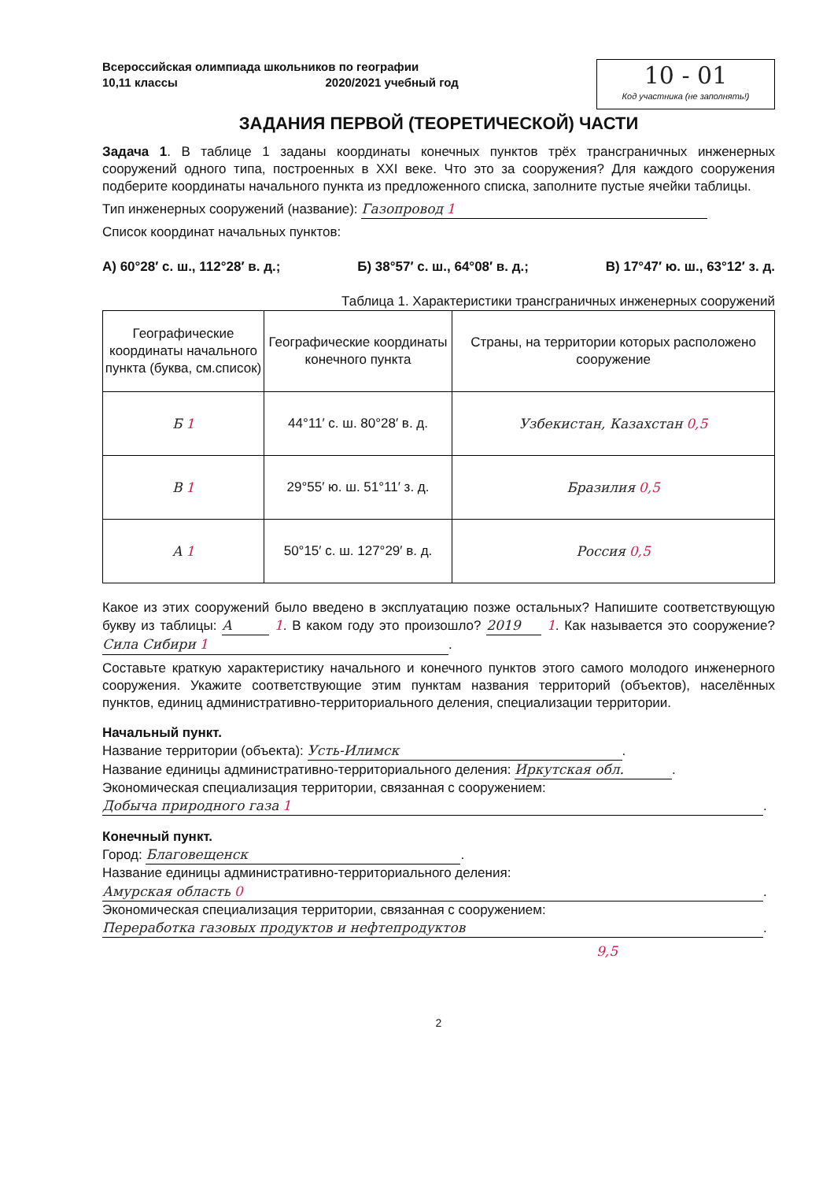Всероссийская олимпиада школьников по географии
10,11 классы 2020/2021 учебный год
10 - 01
Код участника (не заполнять!)
ЗАДАНИЯ ПЕРВОЙ (ТЕОРЕТИЧЕСКОЙ) ЧАСТИ
Задача 1. В таблице 1 заданы координаты конечных пунктов трёх трансграничных инженерных сооружений одного типа, построенных в XXI веке. Что это за сооружения? Для каждого сооружения подберите координаты начального пункта из предложенного списка, заполните пустые ячейки таблицы.
Тип инженерных сооружений (название): Газопровод 1
Список координат начальных пунктов:
А) 60°28′ с. ш., 112°28′ в. д.; Б) 38°57′ с. ш., 64°08′ в. д.; В) 17°47′ ю. ш., 63°12′ з. д.
Таблица 1. Характеристики трансграничных инженерных сооружений
| Географические координаты начального пункта (буква, см.список) | Географические координаты конечного пункта | Страны, на территории которых расположено сооружение |
| --- | --- | --- |
| Б 1 | 44°11′ с. ш. 80°28′ в. д. | Узбекистан, Казахстан 0,5 |
| В 1 | 29°55′ ю. ш. 51°11′ з. д. | Бразилия 0,5 |
| А 1 | 50°15′ с. ш. 127°29′ в. д. | Россия 0,5 |
Какое из этих сооружений было введено в эксплуатацию позже остальных? Напишите соответствующую букву из таблицы: А 1. В каком году это произошло? 2019 1. Как называется это сооружение? Сила Сибири 1.
Составьте краткую характеристику начального и конечного пунктов этого самого молодого инженерного сооружения. Укажите соответствующие этим пунктам названия территорий (объектов), населённых пунктов, единиц административно-территориального деления, специализации территории.
Начальный пункт.
Название территории (объекта): Усть-Илимск.
Название единицы административно-территориального деления: Иркутская обл..
Экономическая специализация территории, связанная с сооружением:
Добыча природного газа 1.
Конечный пункт.
Город: Благовещенск.
Название единицы административно-территориального деления:
Амурская область 0.
Экономическая специализация территории, связанная с сооружением:
Переработка газовых продуктов и нефтепродуктов.
9,5
2